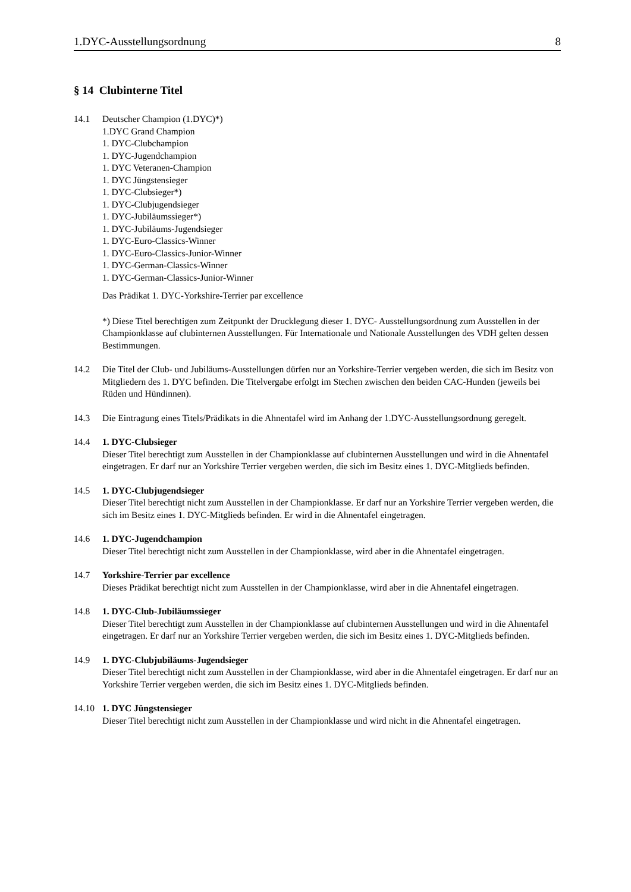1.DYC-Ausstellungsordnung 8
§ 14 Clubinterne Titel
14.1 Deutscher Champion (1.DYC)*)
1.DYC Grand Champion
1. DYC-Clubchampion
1. DYC-Jugendchampion
1. DYC Veteranen-Champion
1. DYC Jüngstensieger
1. DYC-Clubsieger*)
1. DYC-Clubjugendsieger
1. DYC-Jubiläumssieger*)
1. DYC-Jubiläums-Jugendsieger
1. DYC-Euro-Classics-Winner
1. DYC-Euro-Classics-Junior-Winner
1. DYC-German-Classics-Winner
1. DYC-German-Classics-Junior-Winner
Das Prädikat 1. DYC-Yorkshire-Terrier par excellence
*) Diese Titel berechtigen zum Zeitpunkt der Drucklegung dieser 1. DYC- Ausstellungsordnung zum Ausstellen in der Championklasse auf clubinternen Ausstellungen. Für Internationale und Nationale Ausstellungen des VDH gelten dessen Bestimmungen.
14.2 Die Titel der Club- und Jubiläums-Ausstellungen dürfen nur an Yorkshire-Terrier vergeben werden, die sich im Besitz von Mitgliedern des 1. DYC befinden. Die Titelvergabe erfolgt im Stechen zwischen den beiden CAC-Hunden (jeweils bei Rüden und Hündinnen).
14.3 Die Eintragung eines Titels/Prädikats in die Ahnentafel wird im Anhang der 1.DYC-Ausstellungsordnung geregelt.
14.4 1. DYC-Clubsieger
Dieser Titel berechtigt zum Ausstellen in der Championklasse auf clubinternen Ausstellungen und wird in die Ahnentafel eingetragen. Er darf nur an Yorkshire Terrier vergeben werden, die sich im Besitz eines 1. DYC-Mitglieds befinden.
14.5 1. DYC-Clubjugendsieger
Dieser Titel berechtigt nicht zum Ausstellen in der Championklasse. Er darf nur an Yorkshire Terrier vergeben werden, die sich im Besitz eines 1. DYC-Mitglieds befinden. Er wird in die Ahnentafel eingetragen.
14.6 1. DYC-Jugendchampion
Dieser Titel berechtigt nicht zum Ausstellen in der Championklasse, wird aber in die Ahnentafel eingetragen.
14.7 Yorkshire-Terrier par excellence
Dieses Prädikat berechtigt nicht zum Ausstellen in der Championklasse, wird aber in die Ahnentafel eingetragen.
14.8 1. DYC-Club-Jubiläumssieger
Dieser Titel berechtigt zum Ausstellen in der Championklasse auf clubinternen Ausstellungen und wird in die Ahnentafel eingetragen. Er darf nur an Yorkshire Terrier vergeben werden, die sich im Besitz eines 1. DYC-Mitglieds befinden.
14.9 1. DYC-Clubjubiläums-Jugendsieger
Dieser Titel berechtigt nicht zum Ausstellen in der Championklasse, wird aber in die Ahnentafel eingetragen. Er darf nur an Yorkshire Terrier vergeben werden, die sich im Besitz eines 1. DYC-Mitglieds befinden.
14.10 1. DYC Jüngstensieger
Dieser Titel berechtigt nicht zum Ausstellen in der Championklasse und wird nicht in die Ahnentafel eingetragen.